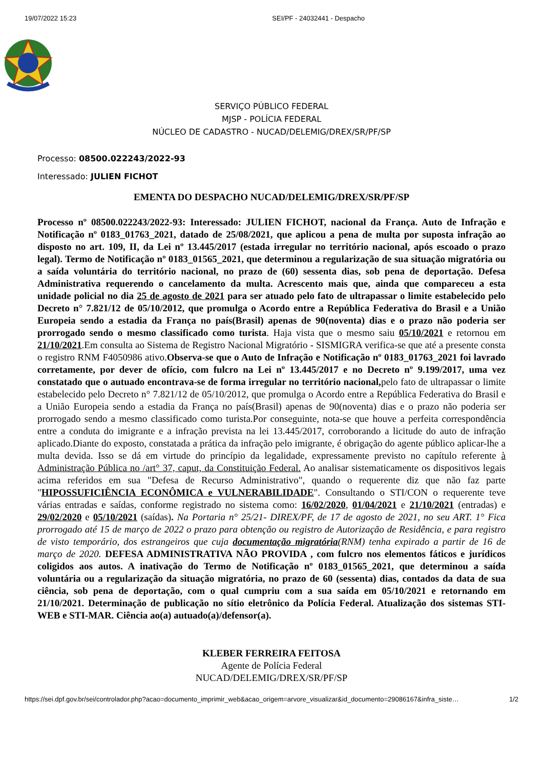19/07/2022 15:23 SEI/PF - 24032441 - Despacho
SERVIÇO PÚBLICO FEDERAL
MJSP - POLÍCIA FEDERAL
NÚCLEO DE CADASTRO - NUCAD/DELEMIG/DREX/SR/PF/SP
Processo: 08500.022243/2022-93
Interessado: JULIEN FICHOT
EMENTA DO DESPACHO NUCAD/DELEMIG/DREX/SR/PF/SP
Processo nº 08500.022243/2022-93: Interessado: JULIEN FICHOT, nacional da França. Auto de Infração e Notificação nº 0183_01763_2021, datado de 25/08/2021, que aplicou a pena de multa por suposta infração ao disposto no art. 109, II, da Lei nº 13.445/2017 (estada irregular no território nacional, após escoado o prazo legal). Termo de Notificação nº 0183_01565_2021, que determinou a regularização de sua situação migratória ou a saída voluntária do território nacional, no prazo de (60) sessenta dias, sob pena de deportação. Defesa Administrativa requerendo o cancelamento da multa. Acrescento mais que, ainda que compareceu a esta unidade policial no dia 25 de agosto de 2021 para ser atuado pelo fato de ultrapassar o limite estabelecido pelo Decreto n° 7.821/12 de 05/10/2012, que promulga o Acordo entre a República Federativa do Brasil e a União Europeia sendo a estadia da França no país(Brasil) apenas de 90(noventa) dias e o prazo não poderia ser prorrogado sendo o mesmo classificado como turista. Haja vista que o mesmo saiu 05/10/2021 e retornou em 21/10/2021.Em consulta ao Sistema de Registro Nacional Migratório - SISMIGRA verifica-se que até a presente consta o registro RNM F4050986 ativo.Observa-se que o Auto de Infração e Notificação nº 0183_01763_2021 foi lavrado corretamente, por dever de ofício, com fulcro na Lei nº 13.445/2017 e no Decreto nº 9.199/2017, uma vez constatado que o autuado encontrava-se de forma irregular no território nacional, pelo fato de ultrapassar o limite estabelecido pelo Decreto n° 7.821/12 de 05/10/2012, que promulga o Acordo entre a República Federativa do Brasil e a União Europeia sendo a estadia da França no país(Brasil) apenas de 90(noventa) dias e o prazo não poderia ser prorrogado sendo a mesmo classificado como turista.Por conseguinte, nota-se que houve a perfeita correspondência entre a conduta do imigrante e a infração prevista na lei 13.445/2017, corroborando a licitude do auto de infração aplicado.Diante do exposto, constatada a prática da infração pelo imigrante, é obrigação do agente público aplicar-lhe a multa devida. Isso se dá em virtude do princípio da legalidade, expressamente previsto no capítulo referente à Administração Pública no /art° 37, caput, da Constituição Federal. Ao analisar sistematicamente os dispositivos legais acima referidos em sua "Defesa de Recurso Administrativo", quando o requerente diz que não faz parte "HIPOSSUFICIÊNCIA ECONÔMICA e VULNERABILIDADE". Consultando o STI/CON o requerente teve várias entradas e saídas, conforme registrado no sistema como: 16/02/2020, 01/04/2021 e 21/10/2021 (entradas) e 29/02/2020 e 05/10/2021 (saídas). Na Portaria n° 25/21- DIREX/PF, de 17 de agosto de 2021, no seu ART. 1° Fica prorrogado até 15 de março de 2022 o prazo para obtenção ou registro de Autorização de Residência, e para registro de visto temporário, dos estrangeiros que cuja documentação migratória(RNM) tenha expirado a partir de 16 de março de 2020. DEFESA ADMINISTRATIVA NÃO PROVIDA , com fulcro nos elementos fáticos e jurídicos coligidos aos autos. A inativação do Termo de Notificação nº 0183_01565_2021, que determinou a saída voluntária ou a regularização da situação migratória, no prazo de 60 (sessenta) dias, contados da data de sua ciência, sob pena de deportação, com o qual cumpriu com a sua saída em 05/10/2021 e retornando em 21/10/2021. Determinação de publicação no sítio eletrônico da Polícia Federal. Atualização dos sistemas STI-WEB e STI-MAR. Ciência ao(a) autuado(a)/defensor(a).
KLEBER FERREIRA FEITOSA
Agente de Polícia Federal
NUCAD/DELEMIG/DREX/SR/PF/SP
https://sei.dpf.gov.br/sei/controlador.php?acao=documento_imprimir_web&acao_origem=arvore_visualizar&id_documento=29086167&infra_siste… 1/2